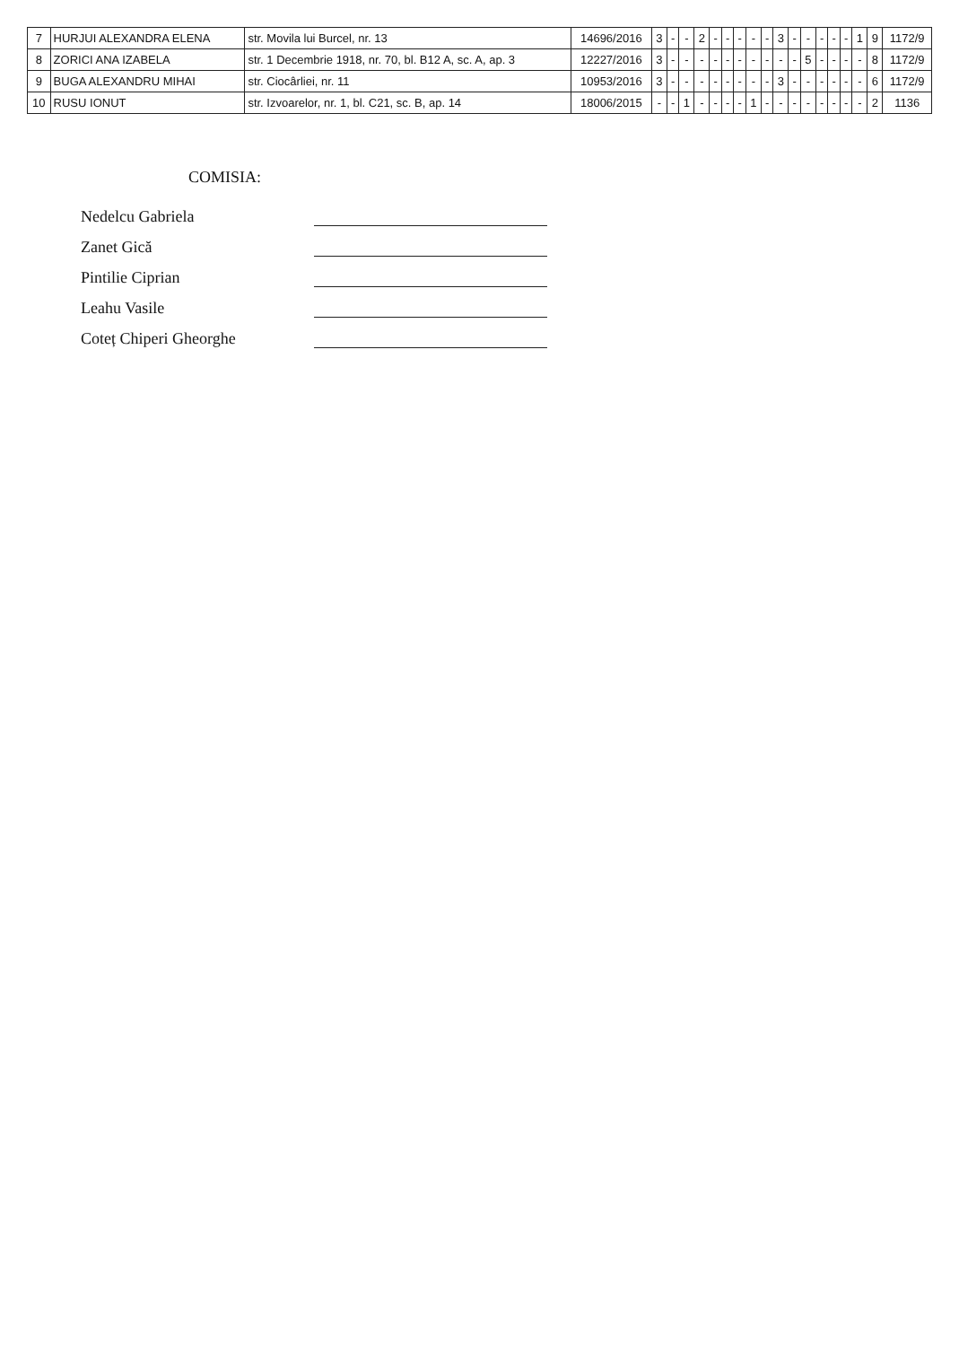| 7 | HURJUI ALEXANDRA ELENA | str. Movila lui Burcel, nr. 13 | 14696/2016 | 3 | - | - | 2 | - | - | - | - | - | 3 | - | - | - | - | - | 1 | 9 | 1172/9 |
| 8 | ZORICI ANA IZABELA | str. 1 Decembrie 1918, nr. 70, bl. B12 A, sc. A, ap. 3 | 12227/2016 | 3 | - | - | - | - | - | - | - | - | - | - | 5 | - | - | - | - | 8 | 1172/9 |
| 9 | BUGA ALEXANDRU MIHAI | str. Ciocârliei, nr. 11 | 10953/2016 | 3 | - | - | - | - | - | - | - | - | 3 | - | - | - | - | - | - | 6 | 1172/9 |
| 10 | RUSU IONUT | str. Izvoarelor, nr. 1, bl. C21, sc. B, ap. 14 | 18006/2015 | - | - | 1 | - | - | - | - | 1 | - | - | - | - | - | - | - | - | 2 | 1136 |
COMISIA:
Nedelcu Gabriela
Zanet Gică
Pintilie Ciprian
Leahu Vasile
Coteț Chiperi Gheorghe